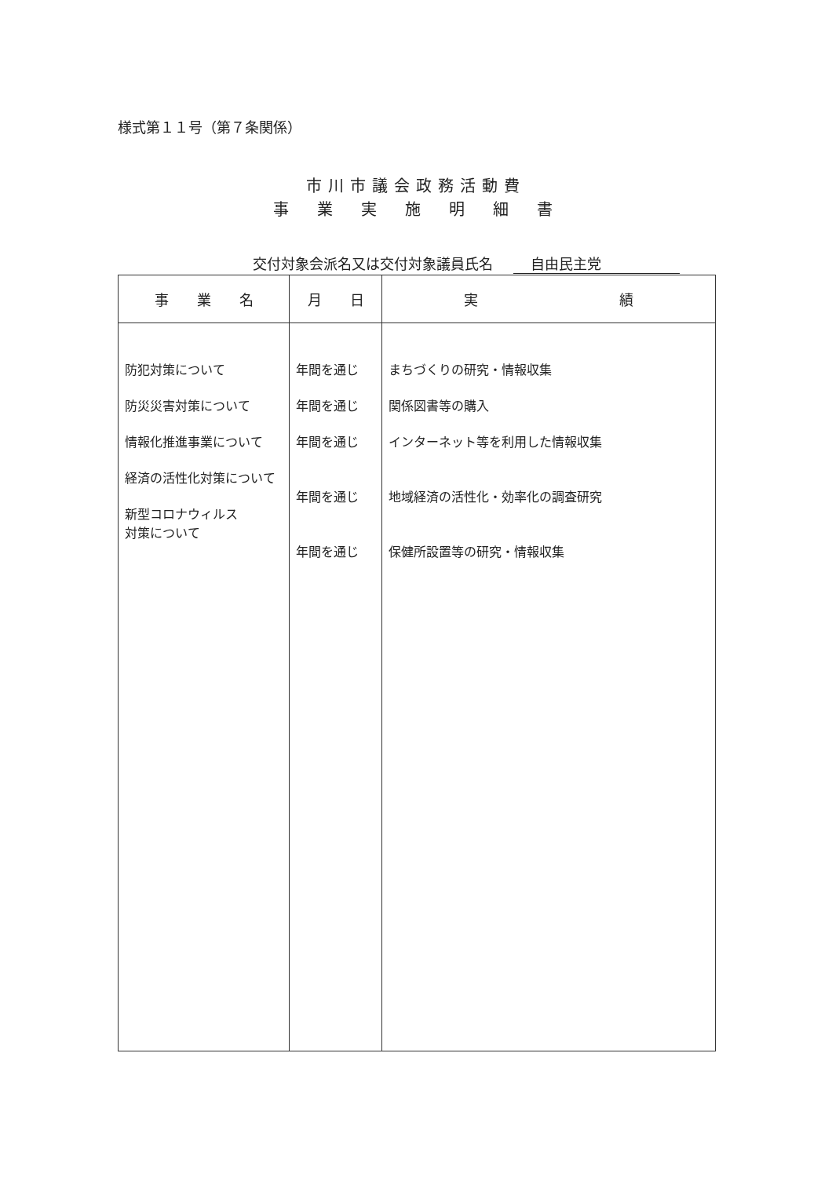様式第１１号（第７条関係）
市川市議会政務活動費
事　業　実　施　明　細　書
交付対象会派名又は交付対象議員氏名 自由民主党
| 事 業 名 | 月 日 | 実 績 |
| --- | --- | --- |
| 防犯対策について 防災災害対策について 情報化推進事業について 経済の活性化対策について 新型コロナウィルス 対策について | 年間を通じ 年間を通じ 年間を通じ 年間を通じ 年間を通じ | まちづくりの研究・情報収集 関係図書等の購入 インターネット等を利用した情報収集 地域経済の活性化・効率化の調査研究 保健所設置等の研究・情報収集 |